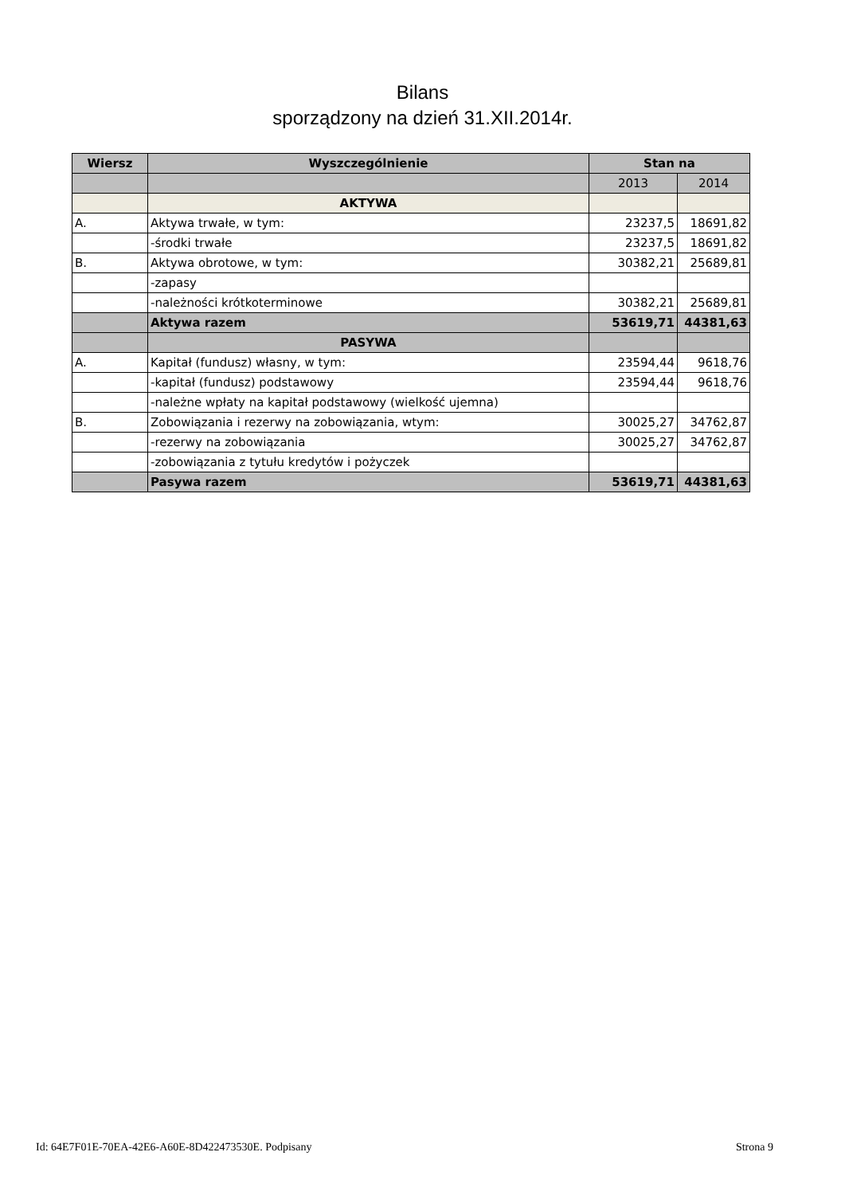Bilans
sporządzony na dzień 31.XII.2014r.
| Wiersz | Wyszczególnienie | Stan na | |
| --- | --- | --- | --- |
| | | 2013 | 2014 |
| | AKTYWA | | |
| A. | Aktywa trwałe, w tym: | 23237,5 | 18691,82 |
| | -środki trwałe | 23237,5 | 18691,82 |
| B. | Aktywa obrotowe, w tym: | 30382,21 | 25689,81 |
| | -zapasy | | |
| | -należności krótkoterminowe | 30382,21 | 25689,81 |
| | Aktywa razem | 53619,71 | 44381,63 |
| | PASYWA | | |
| A. | Kapitał (fundusz) własny, w tym: | 23594,44 | 9618,76 |
| | -kapitał (fundusz) podstawowy | 23594,44 | 9618,76 |
| | -należne wpłaty na kapitał podstawowy (wielkość ujemna) | | |
| B. | Zobowiązania i rezerwy na zobowiązania, wtym: | 30025,27 | 34762,87 |
| | -rezerwy na zobowiązania | 30025,27 | 34762,87 |
| | -zobowiązania z tytułu kredytów i pożyczek | | |
| | Pasywa razem | 53619,71 | 44381,63 |
Id: 64E7F01E-70EA-42E6-A60E-8D422473530E. Podpisany Strona 9